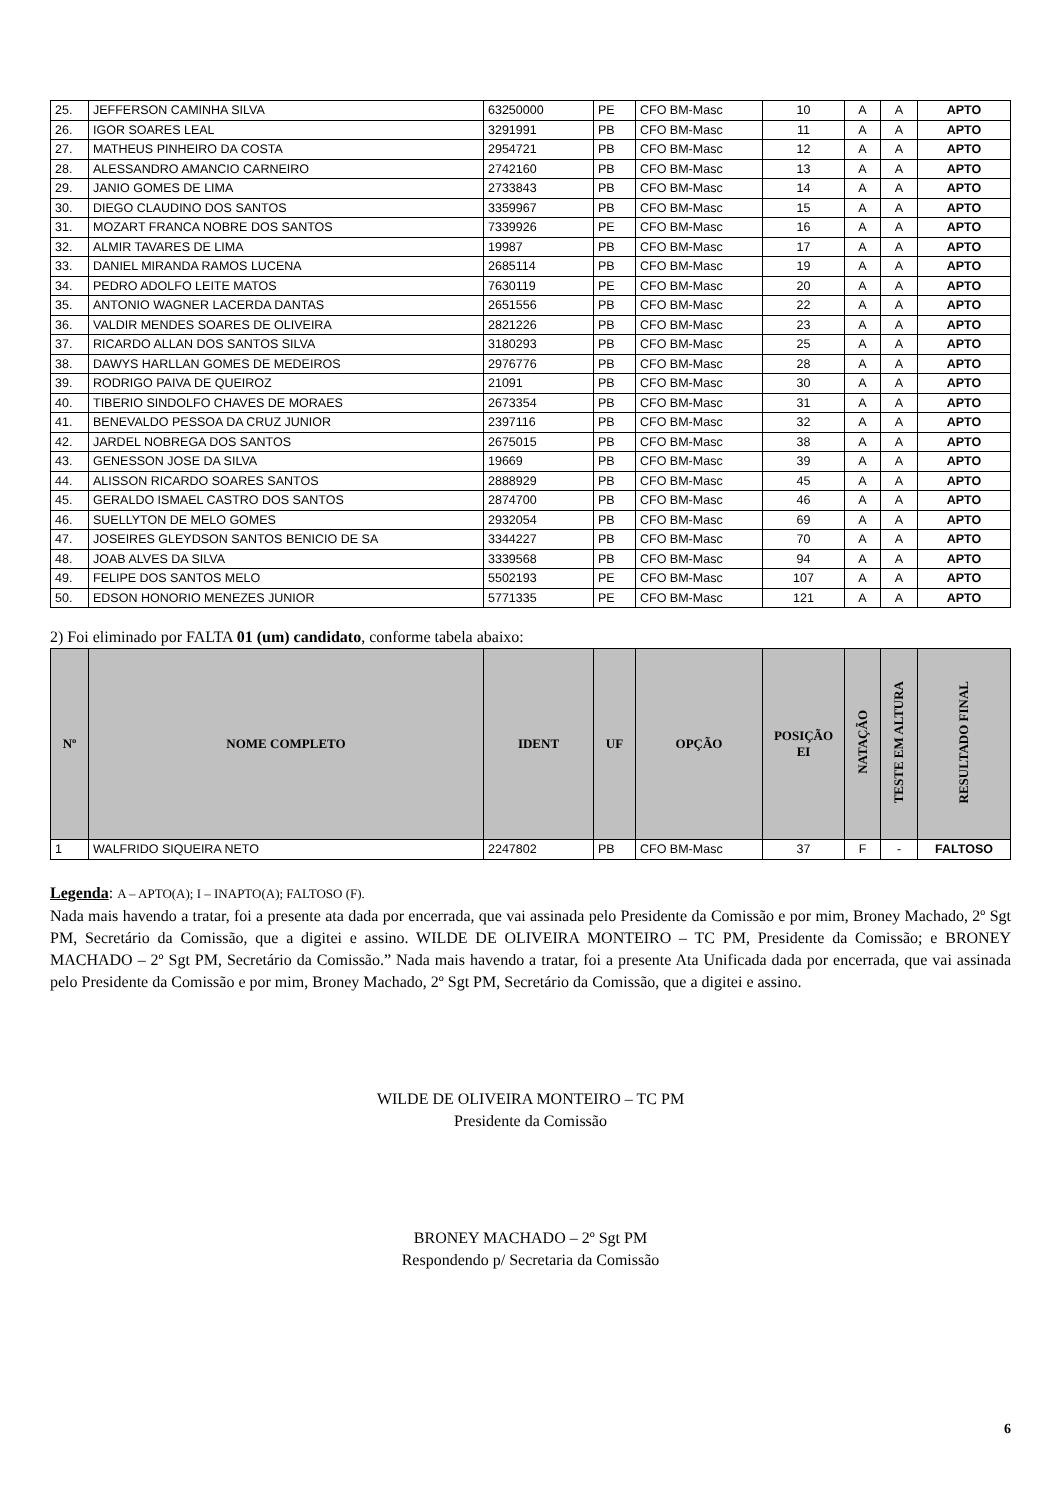| 25. | JEFFERSON CAMINHA SILVA | 63250000 | PE | CFO BM-Masc | 10 | A | A | APTO |
| 26. | IGOR SOARES LEAL | 3291991 | PB | CFO BM-Masc | 11 | A | A | APTO |
| 27. | MATHEUS PINHEIRO DA COSTA | 2954721 | PB | CFO BM-Masc | 12 | A | A | APTO |
| 28. | ALESSANDRO AMANCIO CARNEIRO | 2742160 | PB | CFO BM-Masc | 13 | A | A | APTO |
| 29. | JANIO GOMES DE LIMA | 2733843 | PB | CFO BM-Masc | 14 | A | A | APTO |
| 30. | DIEGO CLAUDINO DOS SANTOS | 3359967 | PB | CFO BM-Masc | 15 | A | A | APTO |
| 31. | MOZART FRANCA NOBRE DOS SANTOS | 7339926 | PE | CFO BM-Masc | 16 | A | A | APTO |
| 32. | ALMIR TAVARES DE LIMA | 19987 | PB | CFO BM-Masc | 17 | A | A | APTO |
| 33. | DANIEL MIRANDA RAMOS LUCENA | 2685114 | PB | CFO BM-Masc | 19 | A | A | APTO |
| 34. | PEDRO ADOLFO LEITE MATOS | 7630119 | PE | CFO BM-Masc | 20 | A | A | APTO |
| 35. | ANTONIO WAGNER LACERDA DANTAS | 2651556 | PB | CFO BM-Masc | 22 | A | A | APTO |
| 36. | VALDIR MENDES SOARES DE OLIVEIRA | 2821226 | PB | CFO BM-Masc | 23 | A | A | APTO |
| 37. | RICARDO ALLAN DOS SANTOS SILVA | 3180293 | PB | CFO BM-Masc | 25 | A | A | APTO |
| 38. | DAWYS HARLLAN GOMES DE MEDEIROS | 2976776 | PB | CFO BM-Masc | 28 | A | A | APTO |
| 39. | RODRIGO PAIVA DE QUEIROZ | 21091 | PB | CFO BM-Masc | 30 | A | A | APTO |
| 40. | TIBERIO SINDOLFO CHAVES DE MORAES | 2673354 | PB | CFO BM-Masc | 31 | A | A | APTO |
| 41. | BENEVALDO PESSOA DA CRUZ JUNIOR | 2397116 | PB | CFO BM-Masc | 32 | A | A | APTO |
| 42. | JARDEL NOBREGA DOS SANTOS | 2675015 | PB | CFO BM-Masc | 38 | A | A | APTO |
| 43. | GENESSON JOSE DA SILVA | 19669 | PB | CFO BM-Masc | 39 | A | A | APTO |
| 44. | ALISSON RICARDO SOARES SANTOS | 2888929 | PB | CFO BM-Masc | 45 | A | A | APTO |
| 45. | GERALDO ISMAEL CASTRO DOS SANTOS | 2874700 | PB | CFO BM-Masc | 46 | A | A | APTO |
| 46. | SUELLYTON DE MELO GOMES | 2932054 | PB | CFO BM-Masc | 69 | A | A | APTO |
| 47. | JOSEIRES GLEYDSON SANTOS BENICIO DE SA | 3344227 | PB | CFO BM-Masc | 70 | A | A | APTO |
| 48. | JOAB ALVES DA SILVA | 3339568 | PB | CFO BM-Masc | 94 | A | A | APTO |
| 49. | FELIPE DOS SANTOS MELO | 5502193 | PE | CFO BM-Masc | 107 | A | A | APTO |
| 50. | EDSON HONORIO MENEZES JUNIOR | 5771335 | PE | CFO BM-Masc | 121 | A | A | APTO |
2) Foi eliminado por FALTA 01 (um) candidato, conforme tabela abaixo:
| Nº | NOME COMPLETO | IDENT | UF | OPÇÃO | POSIÇÃO EI | NATAÇÃO | TESTE EM ALTURA | RESULTADO FINAL |
| --- | --- | --- | --- | --- | --- | --- | --- | --- |
| 1 | WALFRIDO SIQUEIRA NETO | 2247802 | PB | CFO BM-Masc | 37 | F | - | FALTOSO |
Legenda: A – APTO(A); I – INAPTO(A); FALTOSO (F).
Nada mais havendo a tratar, foi a presente ata dada por encerrada, que vai assinada pelo Presidente da Comissão e por mim, Broney Machado, 2º Sgt PM, Secretário da Comissão, que a digitei e assino. WILDE DE OLIVEIRA MONTEIRO – TC PM, Presidente da Comissão; e BRONEY MACHADO – 2º Sgt PM, Secretário da Comissão.” Nada mais havendo a tratar, foi a presente Ata Unificada dada por encerrada, que vai assinada pelo Presidente da Comissão e por mim, Broney Machado, 2º Sgt PM, Secretário da Comissão, que a digitei e assino.
WILDE DE OLIVEIRA MONTEIRO – TC PM
Presidente da Comissão
BRONEY MACHADO – 2º Sgt PM
Respondendo p/ Secretaria da Comissão
6